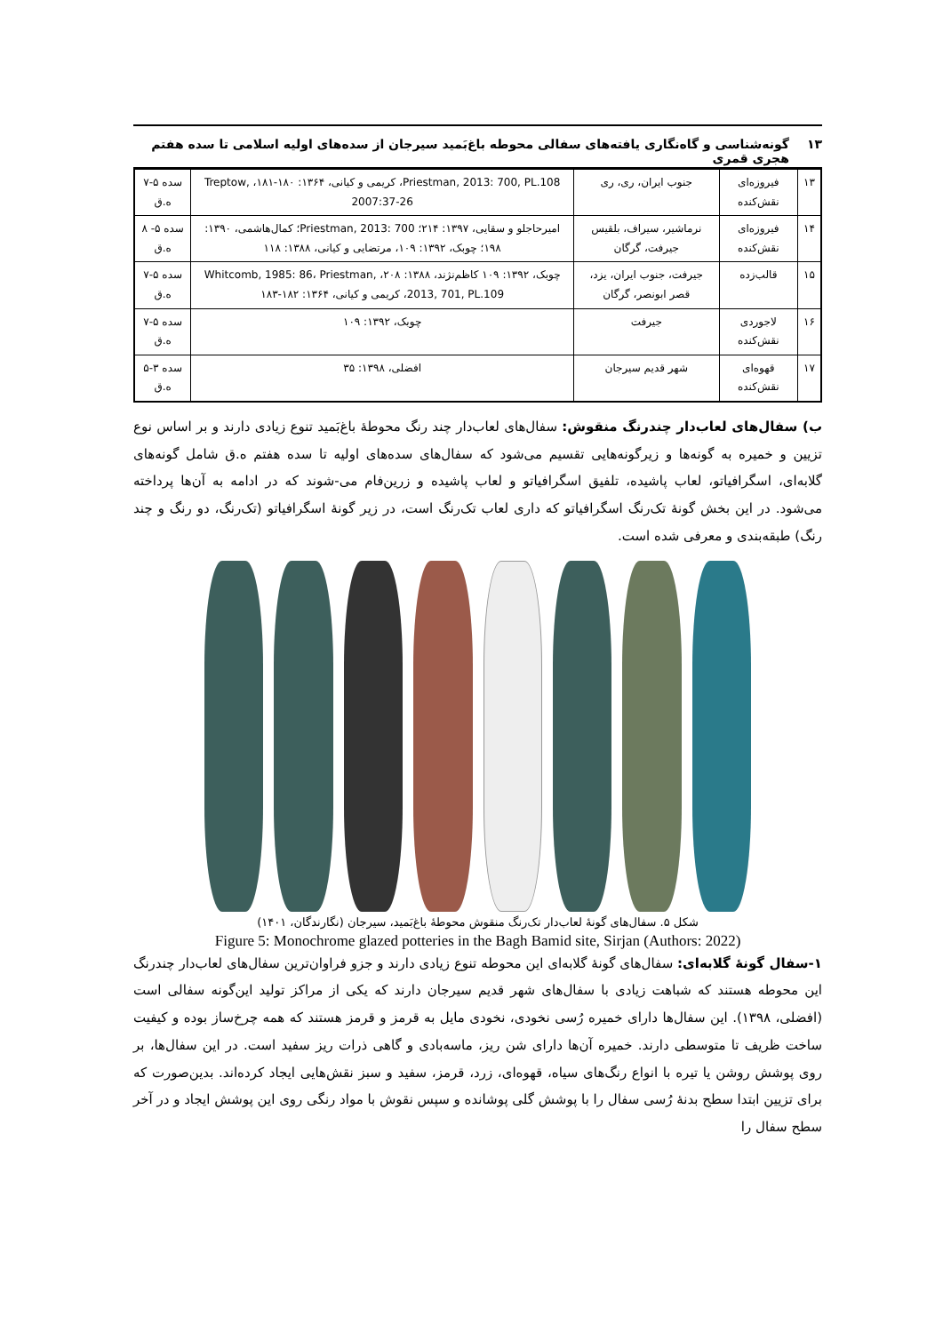۱۳ گونه‌شناسی و گاه‌نگاری یافته‌های سفالی محوطه باغ‌بَمید سیرجان از سده‌های اولیه اسلامی تا سده هفتم هجری قمری
| ۱۳ | فیروزه‌ای نقش‌کنده | جنوب ایران، ری، ری | Priestman, 2013: 700, PL.108، کریمی و کیانی، ۱۳۶۴: ۱۸۰-۱۸۱، Treptow, 2007:37-26 | سده ۵-۷ ه.ق |
| ۱۴ | فیروزه‌ای نقش‌کنده | نرماشیر، سیراف، بلقیس جیرفت، گرگان | امیرحاجلو و سقایی، ۱۳۹۷: ۲۱۴؛ Priestman, 2013: 700؛ کمال‌هاشمی، ۱۳۹۰: ۱۹۸؛ چوبک، ۱۳۹۲: ۱۰۹، مرتضایی و کیانی، ۱۳۸۸: ۱۱۸ | سده ۵- ۸ ه.ق |
| ۱۵ | قالب‌زده | جیرفت، جنوب ایران، یزد، قصر ابونصر، گرگان | چوبک، ۱۳۹۲: ۱۰۹ کاظم‌نژند، ۱۳۸۸: ۲۰۸، Whitcomb, 1985: 86، Priestman, 2013, 701, PL.109، کریمی و کیانی، ۱۳۶۴: ۱۸۲-۱۸۳ | سده ۵-۷ ه.ق |
| ۱۶ | لاجوردی نقش‌کنده | جیرفت | چوبک، ۱۳۹۲: ۱۰۹ | سده ۵-۷ ه.ق |
| ۱۷ | قهوه‌ای نقش‌کنده | شهر قدیم سیرجان | افضلی، ۱۳۹۸: ۳۵ | سده ۳-۵ ه.ق |
ب) سفال‌های لعاب‌دار چندرنگ منقوش: سفال‌های لعاب‌دار چند رنگ محوطهٔ باغ‌بَمید تنوع زیادی دارند و بر اساس نوع تزیین و خمیره به گونه‌ها و زیرگونه‌هایی تقسیم می‌شود که سفال‌های سده‌های اولیه تا سده هفتم ه.ق شامل گونه‌های گلابه‌ای، اسگرافیاتو، لعاب پاشیده، تلفیق اسگرافیاتو و لعاب پاشیده و زرین‌فام می-شوند که در ادامه به آن‌ها پرداخته می‌شود. در این بخش گونهٔ تک‌رنگ اسگرافیاتو که داری لعاب تک‌رنگ است، در زیر گونهٔ اسگرافیاتو (تک‌رنگ، دو رنگ و چند رنگ) طبقه‌بندی و معرفی شده است.
شکل ۵. سفال‌های گونهٔ لعاب‌دار تک‌رنگ منقوش محوطهٔ باغ‌بَمید، سیرجان (نگارندگان، ۱۴۰۱)
Figure 5: Monochrome glazed potteries in the Bagh Bamid site, Sirjan (Authors: 2022)
۱-سفال گونهٔ گلابه‌ای: سفال‌های گونهٔ گلابه‌ای این محوطه تنوع زیادی دارند و جزو فراوان‌ترین سفال‌های لعاب‌دار چندرنگ این محوطه هستند که شباهت زیادی با سفال‌های شهر قدیم سیرجان دارند که یکی از مراکز تولید این‌گونه سفالی است (افضلی، ۱۳۹۸). این سفال‌ها دارای خمیره رُسی نخودی، نخودی مایل به قرمز و قرمز هستند که همه چرخ‌ساز بوده و کیفیت ساخت ظریف تا متوسطی دارند. خمیره آن‌ها دارای شن ریز، ماسه‌بادی و گاهی ذرات ریز سفید است. در این سفال‌ها، بر روی پوشش روشن یا تیره با انواع رنگ‌های سیاه، قهوه‌ای، زرد، قرمز، سفید و سبز نقش‌هایی ایجاد کرده‌اند. بدین‌صورت که برای تزیین ابتدا سطح بدنهٔ رُسی سفال را با پوشش گلی پوشانده و سپس نقوش با مواد رنگی روی این پوشش ایجاد و در آخر سطح سفال را